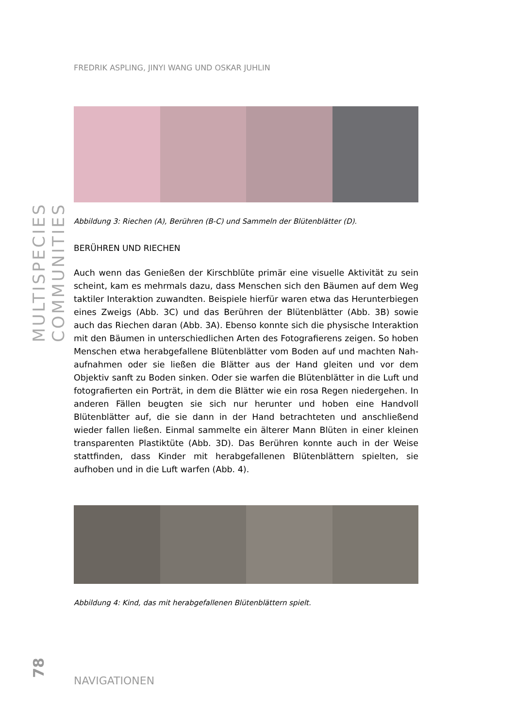MULTISPECIES COMMUNITIES
FREDRIK ASPLING, JINYI WANG UND OSKAR JUHLIN
Abbildung 3: Riechen (A), Berühren (B-C) und Sammeln der Blütenblätter (D).
BERÜHREN UND RIECHEN
Auch wenn das Genießen der Kirschblüte primär eine visuelle Aktivität zu sein scheint, kam es mehrmals dazu, dass Menschen sich den Bäumen auf dem Weg taktiler Interaktion zuwandten. Beispiele hierfür waren etwa das Herunterbiegen eines Zweigs (Abb. 3C) und das Berühren der Blütenblätter (Abb. 3B) sowie auch das Riechen daran (Abb. 3A). Ebenso konnte sich die physische Interaktion mit den Bäumen in unterschiedlichen Arten des Fotografierens zeigen. So hoben Menschen etwa herabgefallene Blütenblätter vom Boden auf und machten Nah­aufnahmen oder sie ließen die Blätter aus der Hand gleiten und vor dem Objektiv sanft zu Boden sinken. Oder sie warfen die Blütenblätter in die Luft und fotogra­fierten ein Porträt, in dem die Blätter wie ein rosa Regen niedergehen. In anderen Fällen beugten sie sich nur herunter und hoben eine Handvoll Blütenblätter auf, die sie dann in der Hand betrachteten und anschließend wieder fallen ließen. Ein­mal sammelte ein älterer Mann Blüten in einer kleinen transparenten Plastiktüte (Abb. 3D). Das Berühren konnte auch in der Weise stattfinden, dass Kinder mit herabgefallenen Blütenblättern spielten, sie aufhoben und in die Luft warfen (Abb. 4).
Abbildung 4: Kind, das mit herabgefallenen Blütenblättern spielt.
78
NAVIGATIONEN